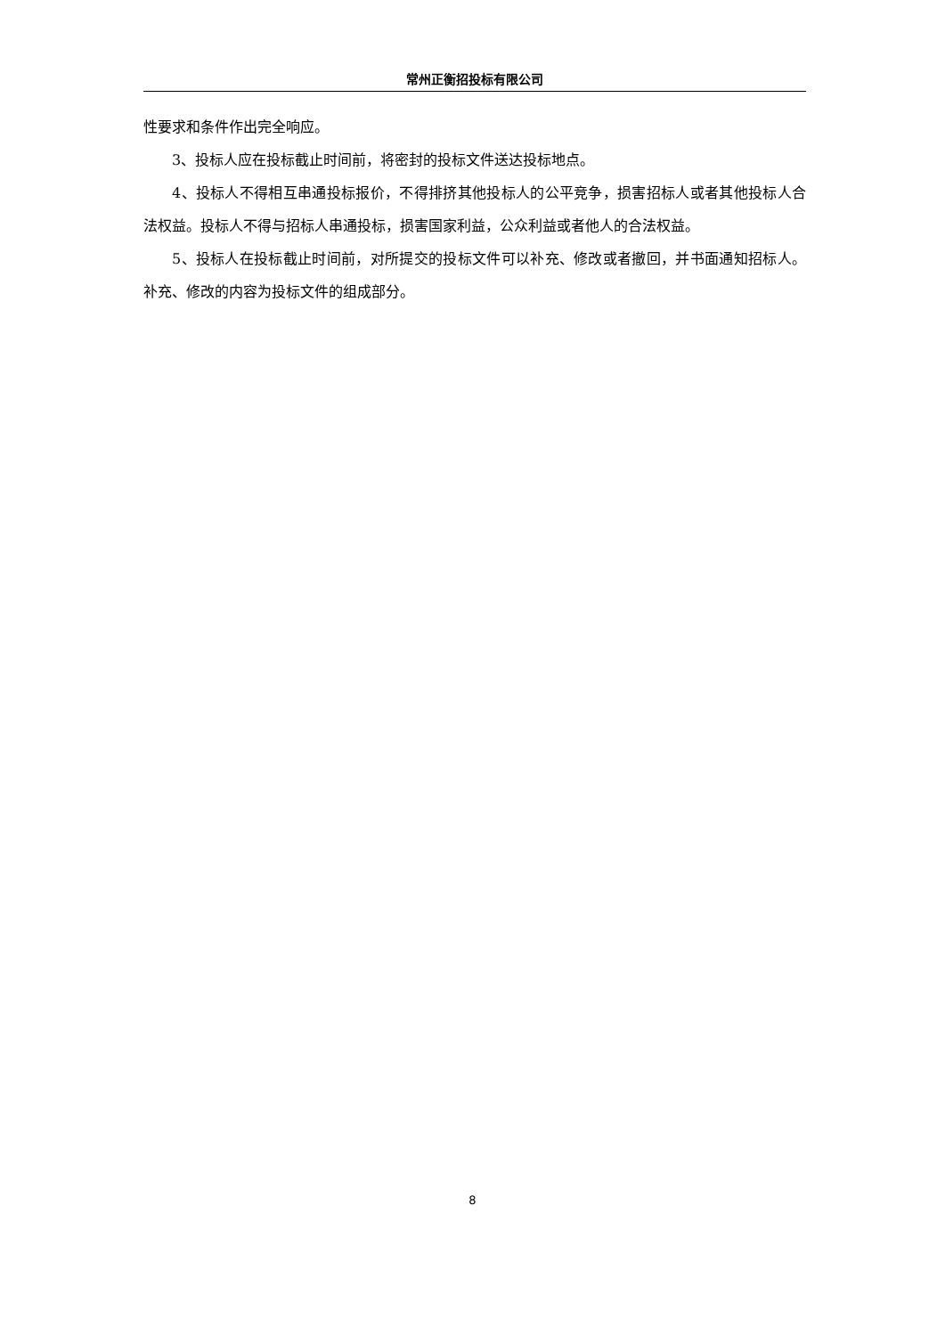常州正衡招投标有限公司
性要求和条件作出完全响应。
3、投标人应在投标截止时间前，将密封的投标文件送达投标地点。
4、投标人不得相互串通投标报价，不得排挤其他投标人的公平竞争，损害招标人或者其他投标人合法权益。投标人不得与招标人串通投标，损害国家利益，公众利益或者他人的合法权益。
5、投标人在投标截止时间前，对所提交的投标文件可以补充、修改或者撤回，并书面通知招标人。补充、修改的内容为投标文件的组成部分。
8